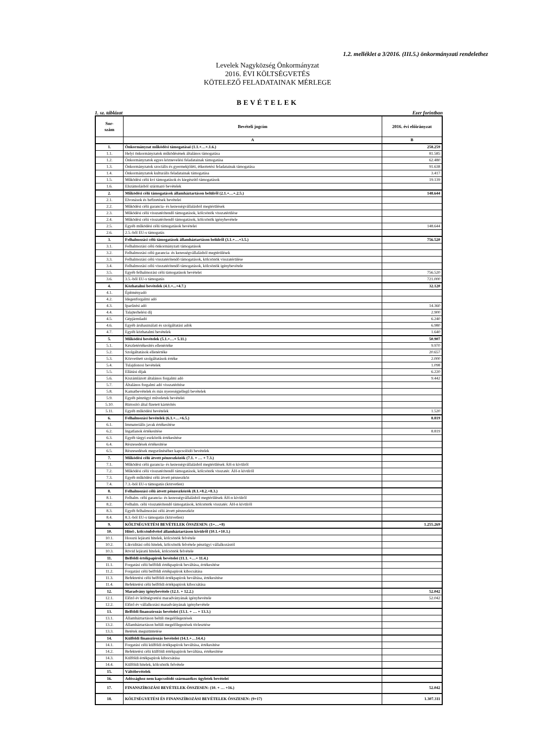1.2. melléklet a 3/2016. (III.5.) önkormányzati rendelethez
Levelek Nagyközség Önkormányzat
2016. ÉVI KÖLTSÉGVETÉS
KÖTELEZŐ FELADATAINAK MÉRLEGE
BEVÉTELEK
1. sz. táblázat Ezer forintban
| Sor- szám | Bevételi jogcím | 2016. évi előirányzat |
| --- | --- | --- |
| | A | B |
| 1. | Önkormányzat működési támogatásai (1.1.+…+.1.6.) | 258.259 |
| 1.1. | Helyi önkormányzatok működésének általános támogatása | 81.585 |
| 1.2. | Önkormányzatok egyes köznevelési feladatainak támogatása | 62.480 |
| 1.3. | Önkormányzatok szociális és gyermekjóléti, étkeztetési feladatainak támogatása | 91.638 |
| 1.4. | Önkormányzatok kulturális feladatainak támogatása | 3.417 |
| 1.5. | Működési célú kvi támogatások és kiegészítő támogatások | 19.139 |
| 1.6. | Elszámolásból származó bevételek | |
| 2. | Működési célú támogatások államháztartáson belülről (2.1.+…+.2.5.) | 148.644 |
| 2.1. | Elvonások és befizetések bevételei | |
| 2.2. | Működési célú garancia- és kezességvállalásból megtérülések | |
| 2.3. | Működési célú visszatérítendő támogatások, kölcsönök visszatérülése | |
| 2.4. | Működési célú visszatérítendő támogatások, kölcsönök igénybevétele | |
| 2.5. | Egyéb működési célú támogatások bevételei | 148.644 |
| 2.6. | 2.5.-ből EU-s támogatás | |
| 3. | Felhalmozási célú támogatások államháztartáson belülről (3.1.+…+3.5.) | 756.520 |
| 3.1. | Felhalmozási célú önkormányzati támogatások | |
| 3.2. | Felhalmozási célú garancia- és kezességvállalásból megtérülések | |
| 3.3. | Felhalmozási célú visszatérítendő támogatások, kölcsönök visszatérülése | |
| 3.4. | Felhalmozási célú visszatérítendő támogatások, kölcsönök igénybevétele | |
| 3.5. | Egyéb felhalmozási célú támogatások bevételei | 756.520 |
| 3.6. | 3.5.-ből EU-s támogatás | 721.000 |
| 4. | Közhatalmi bevételek (4.1.+...+4.7.) | 32.120 |
| 4.1. | Építményadó | |
| 4.2. | Idegenforgalmi adó | |
| 4.3. | Iparűzési adó | 14.360 |
| 4.4. | Talajterhelési díj | 2.900 |
| 4.5. | Gépjárműadó | 6.240 |
| 4.6. | Egyéb áruhasználati és szolgáltatási adók | 6.980 |
| 4.7. | Egyéb közhatalmi bevételek | 1.640 |
| 5. | Működési bevételek (5.1.+…+ 5.11.) | 50.907 |
| 5.1. | Készletértékesítés ellenértéke | 9.970 |
| 5.2. | Szolgáltatások ellenértéke | 20.657 |
| 5.3. | Közvetített szolgáltatások értéke | 2.000 |
| 5.4. | Tulajdonosi bevételek | 1.098 |
| 5.5. | Ellátási díjak | 6.220 |
| 5.6. | Kiszámlázott általános forgalmi adó | 9.442 |
| 5.7. | Általános forgalmi adó visszatérítése | |
| 5.8. | Kamatbevételek és más nyereségjellegű bevételek | |
| 5.9. | Egyéb pénzügyi műveletek bevételei | |
| 5.10. | Biztosító által fizetett kártérítés | |
| 5.11. | Egyéb működési bevételek | 1.520 |
| 6. | Felhalmozási bevételek (6.1.+…+6.5.) | 8.819 |
| 6.1. | Immateriális javak értékesítése | |
| 6.2. | Ingatlanok értékesítése | 8.819 |
| 6.3. | Egyéb tárgyi eszközök értékesítése | |
| 6.4. | Részesedések értékesítése | |
| 6.5. | Részesedések megszűnéséhez kapcsolódó bevételek | |
| 7. | Működési célú átvett pénzeszközök (7.1. + … + 7.3.) | |
| 7.1. | Működési célú garancia- és kezességvállalásból megtérülések ÁH-n kívülről | |
| 7.2. | Működési célú visszatérítendő támogatások, kölcsönök visszatér. ÁH-n kívülről | |
| 7.3. | Egyéb működési célú átvett pénzeszköz | |
| 7.4. | 7.3.-ból EU-s támogatás (közvetlen) | |
| 8. | Felhalmozási célú átvett pénzeszközök (8.1.+8.2.+8.3.) | |
| 8.1. | Felhalm. célú garancia- és kezességvállalásból megtérülések ÁH-n kívülről | |
| 8.2. | Felhalm. célú visszatérítendő támogatások, kölcsönök visszatér. ÁH-n kívülről | |
| 8.3. | Egyéb felhalmozási célú átvett pénzeszköz | |
| 8.4. | 8.3.-ból EU-s támogatás (közvetlen) | |
| 9. | KÖLTSÉGVETÉSI BEVÉTELEK ÖSSZESEN: (1+…+8) | 1.255.269 |
| 10. | Hitel-, kölcsönfelvétel államháztartáson kívülről (10.1.+10.3.) | |
| 10.1. | Hosszú lejáratú hitelek, kölcsönök felvétele | |
| 10.2. | Likviditási célú hitelek, kölcsönök felvétele pénzügyi vállalkozástól | |
| 10.3. | Rövid lejáratú hitelek, kölcsönök felvétele | |
| 11. | Belföldi értékpapírok bevételei (11.1. +…+ 11.4.) | |
| 11.1. | Forgatási célú belföldi értékpapírok beváltása, értékesítése | |
| 11.2. | Forgatási célú belföldi értékpapírok kibocsátása | |
| 11.3. | Befektetési célú belföldi értékpapírok beváltása, értékesítése | |
| 11.4. | Befektetési célú belföldi értékpapírok kibocsátása | |
| 12. | Maradvány igénybevétele (12.1. + 12.2.) | 52.042 |
| 12.1. | Előző év költségvetési maradványának igénybevétele | 52.042 |
| 12.2. | Előző év vállalkozási maradványának igénybevétele | |
| 13. | Belföldi finanszírozás bevételei (13.1. + … + 13.3.) | |
| 13.1. | Államháztartáson belüli megelőlegezések | |
| 13.2. | Államháztartáson belüli megelőlegezések törlesztése | |
| 13.3. | Betétek megszüntetése | |
| 14. | Külföldi finanszírozás bevételei (14.1.+…14.4.) | |
| 14.1. | Forgatási célú külföldi értékpapírok beváltása, értékesítése | |
| 14.2. | Befektetési célú külföldi értékpapírok beváltása, értékesítése | |
| 14.3. | Külföldi értékpapírok kibocsátása | |
| 14.4. | Külföldi hitelek, kölcsönök felvétele | |
| 15. | Váltóbevételek | |
| 16. | Adóssághoz nem kapcsolódó származékos ügyletek bevételei | |
| 17. | FINANSZÍROZÁSI BEVÉTELEK ÖSSZESEN: (10. + … +16.) | 52.042 |
| 18. | KÖLTSÉGVETÉSI ÉS FINANSZÍROZÁSI BEVÉTELEK ÖSSZESEN: (9+17) | 1.307.311 |